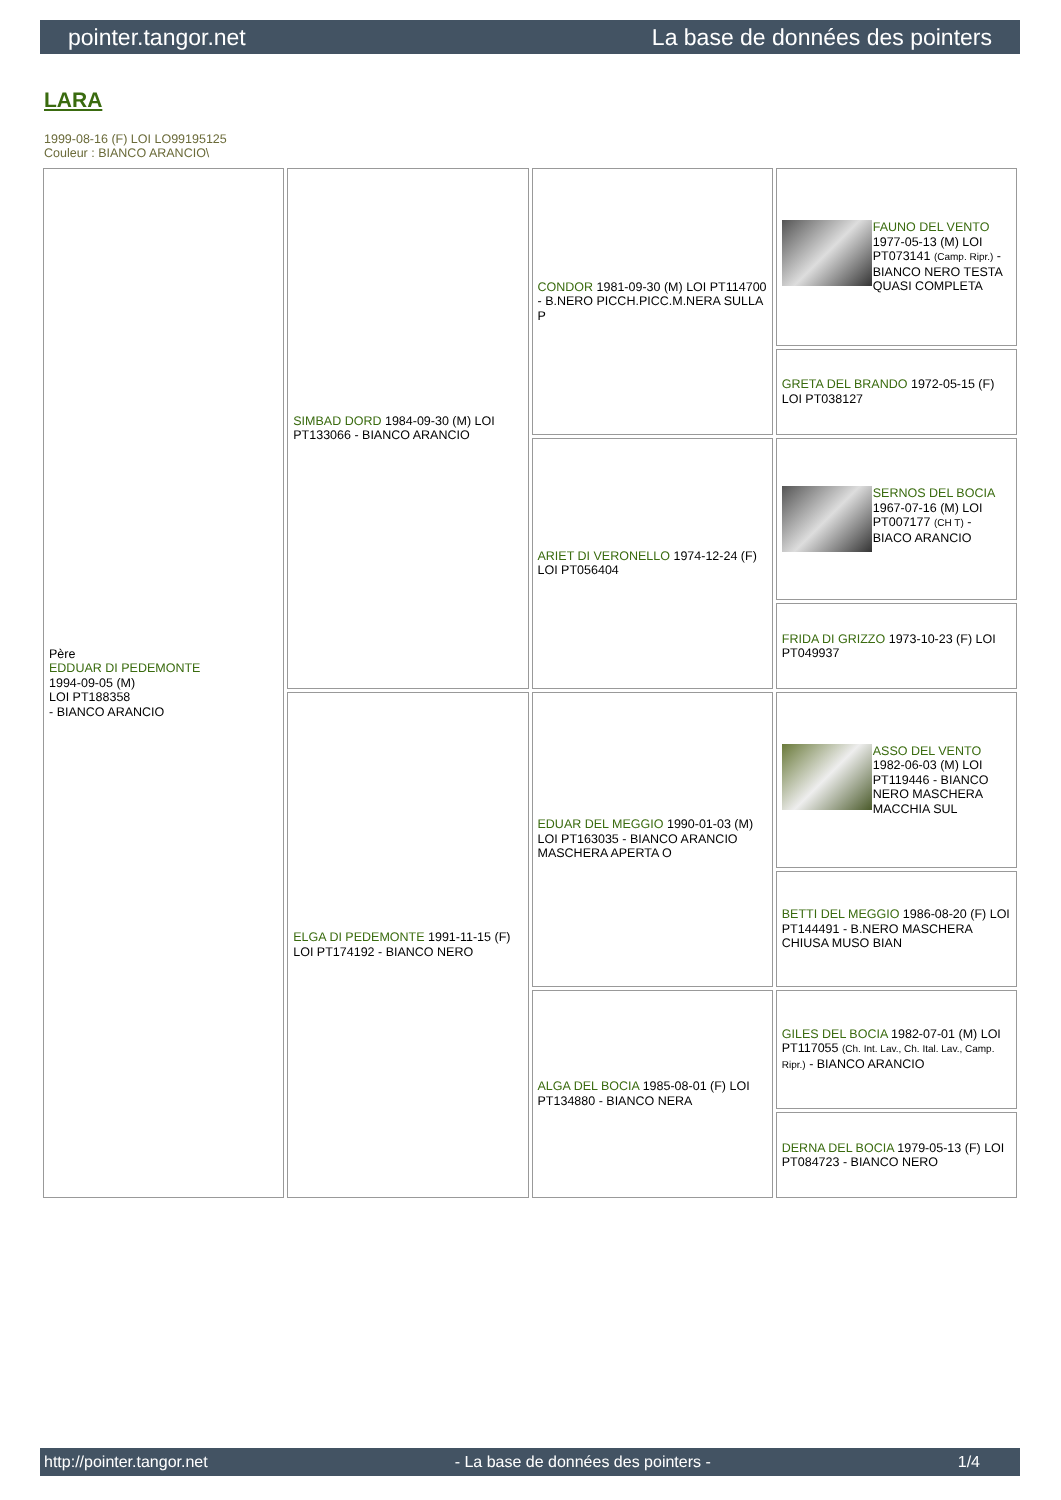pointer.tangor.net La base de données des pointers
LARA
1999-08-16 (F) LOI LO99195125
Couleur : BIANCO ARANCIO\
| Père EDDUAR DI PEDEMONTE 1994-09-05 (M) LOI PT188358 - BIANCO ARANCIO | SIMBAD DORD 1984-09-30 (M) LOI PT133066 - BIANCO ARANCIO | CONDOR 1981-09-30 (M) LOI PT114700 - B.NERO PICCH.PICC.M.NERA SULLA P | FAUNO DEL VENTO 1977-05-13 (M) LOI PT073141 (Camp. Ripr.) - BIANCO NERO TESTA QUASI COMPLETA |
| | | | GRETA DEL BRANDO 1972-05-15 (F) LOI PT038127 |
| | | ARIET DI VERONELLO 1974-12-24 (F) LOI PT056404 | SERNOS DEL BOCIA 1967-07-16 (M) LOI PT007177 (CH T) - BIACO ARANCIO |
| | | | FRIDA DI GRIZZO 1973-10-23 (F) LOI PT049937 |
| | ELGA DI PEDEMONTE 1991-11-15 (F) LOI PT174192 - BIANCO NERO | EDUAR DEL MEGGIO 1990-01-03 (M) LOI PT163035 - BIANCO ARANCIO MASCHERA APERTA O | ASSO DEL VENTO 1982-06-03 (M) LOI PT119446 - BIANCO NERO MASCHERA MACCHIA SUL |
| | | | BETTI DEL MEGGIO 1986-08-20 (F) LOI PT144491 - B.NERO MASCHERA CHIUSA MUSO BIAN |
| | | ALGA DEL BOCIA 1985-08-01 (F) LOI PT134880 - BIANCO NERA | GILES DEL BOCIA 1982-07-01 (M) LOI PT117055 (Ch. Int. Lav., Ch. Ital. Lav., Camp. Ripr.) - BIANCO ARANCIO |
| | | | DERNA DEL BOCIA 1979-05-13 (F) LOI PT084723 - BIANCO NERO |
http://pointer.tangor.net - La base de données des pointers - 1/4